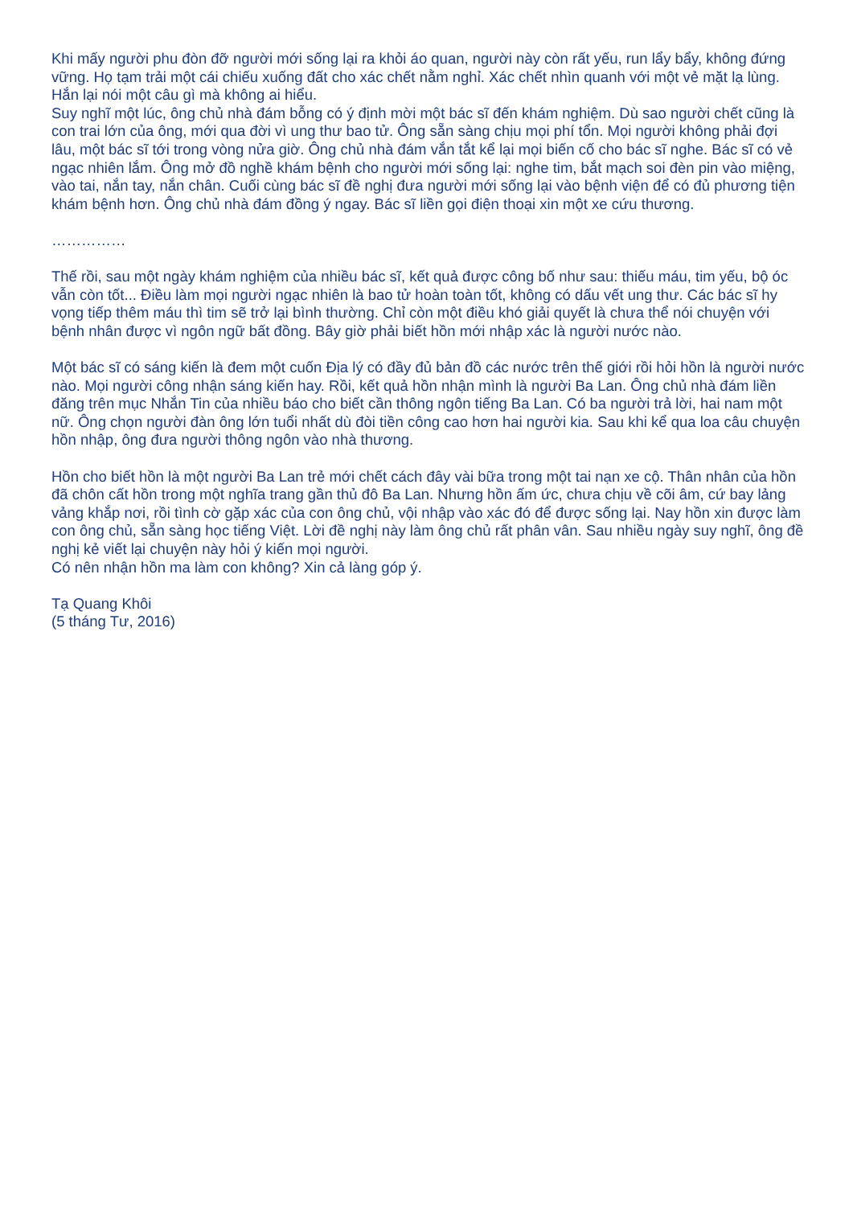Khi mấy người phu đòn đỡ người mới sống lại ra khỏi áo quan, người này còn rất yếu, run lẩy bẩy, không đứng vững. Họ tạm trải một cái chiếu xuống đất cho xác chết nằm nghỉ. Xác chết nhìn quanh với một vẻ mặt lạ lùng. Hắn lại nói một câu gì mà không ai hiểu.
Suy nghĩ một lúc, ông chủ nhà đám bỗng có ý định mời một bác sĩ đến khám nghiệm. Dù sao người chết cũng là con trai lớn của ông, mới qua đời vì ung thư bao tử. Ông sẵn sàng chịu mọi phí tổn. Mọi người không phải đợi lâu, một bác sĩ tới trong vòng nửa giờ. Ông chủ nhà đám vắn tắt kể lại mọi biến cố cho bác sĩ nghe. Bác sĩ có vẻ ngạc nhiên lắm. Ông mở đồ nghề khám bệnh cho người mới sống lại: nghe tim, bắt mạch soi đèn pin vào miệng, vào tai, nắn tay, nắn chân. Cuối cùng bác sĩ đề nghị đưa người mới sống lại vào bệnh viện để có đủ phương tiện khám bệnh hơn. Ông chủ nhà đám đồng ý ngay. Bác sĩ liền gọi điện thoại xin một xe cứu thương.
……………
Thế rồi, sau một ngày khám nghiệm của nhiều bác sĩ, kết quả được công bố như sau: thiếu máu, tim yếu, bộ óc vẫn còn tốt... Điều làm mọi người ngạc nhiên là bao tử hoàn toàn tốt, không có dấu vết ung thư. Các bác sĩ hy vọng tiếp thêm máu thì tim sẽ trở lại bình thường. Chỉ còn một điều khó giải quyết là chưa thể nói chuyện với bệnh nhân được vì ngôn ngữ bất đồng. Bây giờ phải biết hồn mới nhập xác là người nước nào.
Một bác sĩ có sáng kiến là đem một cuốn Địa lý có đầy đủ bản đồ các nước trên thế giới rồi hỏi hồn là người nước nào. Mọi người công nhận sáng kiến hay. Rồi, kết quả hồn nhận mình là người Ba Lan. Ông chủ nhà đám liền đăng trên mục Nhắn Tin của nhiều báo cho biết cần thông ngôn tiếng Ba Lan. Có ba người trả lời, hai nam một nữ. Ông chọn người đàn ông lớn tuổi nhất dù đòi tiền công cao hơn hai người kia. Sau khi kể qua loa câu chuyện hồn nhập, ông đưa người thông ngôn vào nhà thương.
Hồn cho biết hồn là một người Ba Lan trẻ mới chết cách đây vài bữa trong một tai nạn xe cộ. Thân nhân của hồn đã chôn cất hồn trong một nghĩa trang gần thủ đô Ba Lan. Nhưng hồn ấm ức, chưa chịu về cõi âm, cứ bay lảng vảng khắp nơi, rồi tình cờ gặp xác của con ông chủ, vội nhập vào xác đó để được sống lại. Nay hồn xin được làm con ông chủ, sẵn sàng học tiếng Việt. Lời đề nghị này làm ông chủ rất phân vân. Sau nhiều ngày suy nghĩ, ông đề nghị kẻ viết lại chuyện này hỏi ý kiến mọi người.
Có nên nhận hồn ma làm con không? Xin cả làng góp ý.
Tạ Quang Khôi
(5 tháng Tư, 2016)